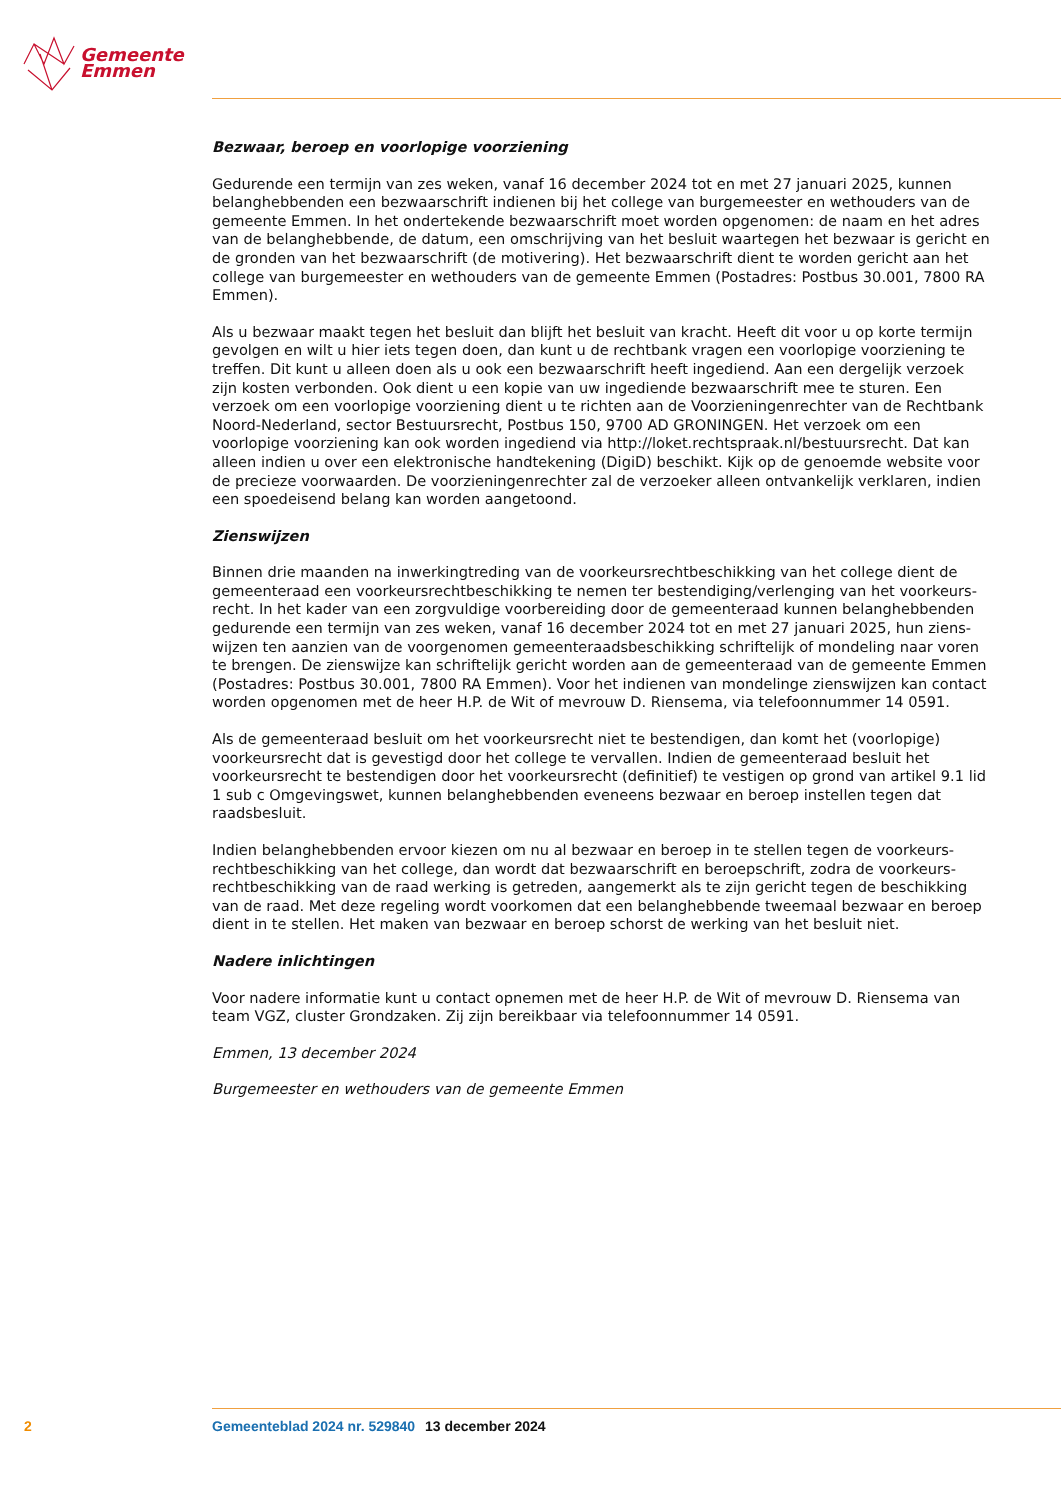Gemeente
Emmen
Bezwaar, beroep en voorlopige voorziening
Gedurende een termijn van zes weken, vanaf 16 december 2024 tot en met 27 januari 2025, kunnen belanghebbenden een bezwaarschrift indienen bij het college van burgemeester en wethouders van de gemeente Emmen. In het ondertekende bezwaarschrift moet worden opgenomen: de naam en het adres van de belanghebbende, de datum, een omschrijving van het besluit waartegen het bezwaar is gericht en de gronden van het bezwaarschrift (de motivering). Het bezwaarschrift dient te worden gericht aan het college van burgemeester en wethouders van de gemeente Emmen (Postadres: Postbus 30.001, 7800 RA Emmen).
Als u bezwaar maakt tegen het besluit dan blijft het besluit van kracht. Heeft dit voor u op korte termijn gevolgen en wilt u hier iets tegen doen, dan kunt u de rechtbank vragen een voorlopige voorziening te treffen. Dit kunt u alleen doen als u ook een bezwaarschrift heeft ingediend. Aan een dergelijk verzoek zijn kosten verbonden. Ook dient u een kopie van uw ingediende bezwaarschrift mee te sturen. Een verzoek om een voorlopige voorziening dient u te richten aan de Voorzieningenrechter van de Rechtbank Noord-Nederland, sector Bestuursrecht, Postbus 150, 9700 AD GRONINGEN. Het verzoek om een voorlopige voorziening kan ook worden ingediend via http://loket.rechtspraak.nl/bestuursrecht. Dat kan alleen indien u over een elektronische handtekening (DigiD) beschikt. Kijk op de genoemde website voor de precieze voorwaarden. De voorzieningenrechter zal de verzoeker alleen ontvankelijk verklaren, indien een spoedeisend belang kan worden aangetoond.
Zienswijzen
Binnen drie maanden na inwerkingtreding van de voorkeursrechtbeschikking van het college dient de gemeenteraad een voorkeursrechtbeschikking te nemen ter bestendiging/verlenging van het voorkeurs­recht. In het kader van een zorgvuldige voorbereiding door de gemeenteraad kunnen belanghebbenden gedurende een termijn van zes weken, vanaf 16 december 2024 tot en met 27 januari 2025, hun ziens­wijzen ten aanzien van de voorgenomen gemeenteraadsbeschikking schriftelijk of mondeling naar voren te brengen. De zienswijze kan schriftelijk gericht worden aan de gemeenteraad van de gemeente Emmen (Postadres: Postbus 30.001, 7800 RA Emmen). Voor het indienen van mondelinge zienswijzen kan contact worden opgenomen met de heer H.P. de Wit of mevrouw D. Riensema, via telefoonnummer 14 0591.
Als de gemeenteraad besluit om het voorkeursrecht niet te bestendigen, dan komt het (voorlopige) voorkeursrecht dat is gevestigd door het college te vervallen. Indien de gemeenteraad besluit het voorkeursrecht te bestendigen door het voorkeursrecht (definitief) te vestigen op grond van artikel 9.1 lid 1 sub c Omgevingswet, kunnen belanghebbenden eveneens bezwaar en beroep instellen tegen dat raadsbesluit.
Indien belanghebbenden ervoor kiezen om nu al bezwaar en beroep in te stellen tegen de voorkeurs­rechtbeschikking van het college, dan wordt dat bezwaarschrift en beroepschrift, zodra de voorkeurs­rechtbeschikking van de raad werking is getreden, aangemerkt als te zijn gericht tegen de beschikking van de raad. Met deze regeling wordt voorkomen dat een belanghebbende tweemaal bezwaar en beroep dient in te stellen. Het maken van bezwaar en beroep schorst de werking van het besluit niet.
Nadere inlichtingen
Voor nadere informatie kunt u contact opnemen met de heer H.P. de Wit of mevrouw D. Riensema van team VGZ, cluster Grondzaken. Zij zijn bereikbaar via telefoonnummer 14 0591.
Emmen, 13 december 2024
Burgemeester en wethouders van de gemeente Emmen
2 Gemeenteblad 2024 nr. 529840 13 december 2024